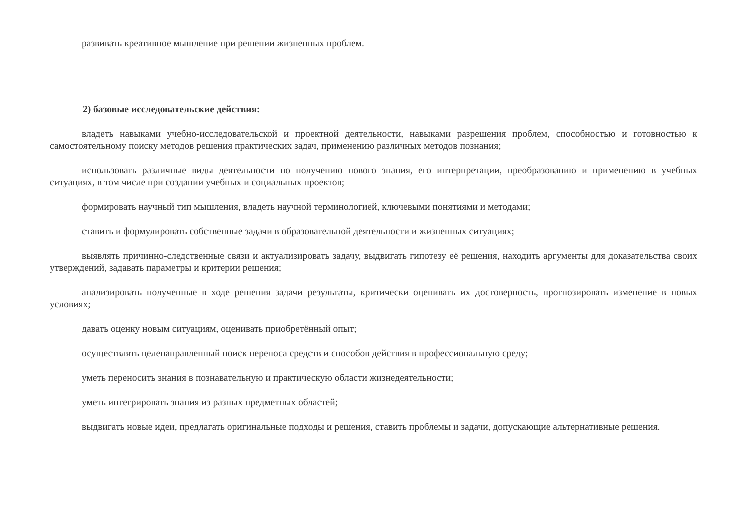развивать креативное мышление при решении жизненных проблем.
2) базовые исследовательские действия:
владеть навыками учебно-исследовательской и проектной деятельности, навыками разрешения проблем, способностью и готовностью к самостоятельному поиску методов решения практических задач, применению различных методов познания;
использовать различные виды деятельности по получению нового знания, его интерпретации, преобразованию и применению в учебных ситуациях, в том числе при создании учебных и социальных проектов;
формировать научный тип мышления, владеть научной терминологией, ключевыми понятиями и методами;
ставить и формулировать собственные задачи в образовательной деятельности и жизненных ситуациях;
выявлять причинно-следственные связи и актуализировать задачу, выдвигать гипотезу её решения, находить аргументы для доказательства своих утверждений, задавать параметры и критерии решения;
анализировать полученные в ходе решения задачи результаты, критически оценивать их достоверность, прогнозировать изменение в новых условиях;
давать оценку новым ситуациям, оценивать приобретённый опыт;
осуществлять целенаправленный поиск переноса средств и способов действия в профессиональную среду;
уметь переносить знания в познавательную и практическую области жизнедеятельности;
уметь интегрировать знания из разных предметных областей;
выдвигать новые идеи, предлагать оригинальные подходы и решения, ставить проблемы и задачи, допускающие альтернативные решения.